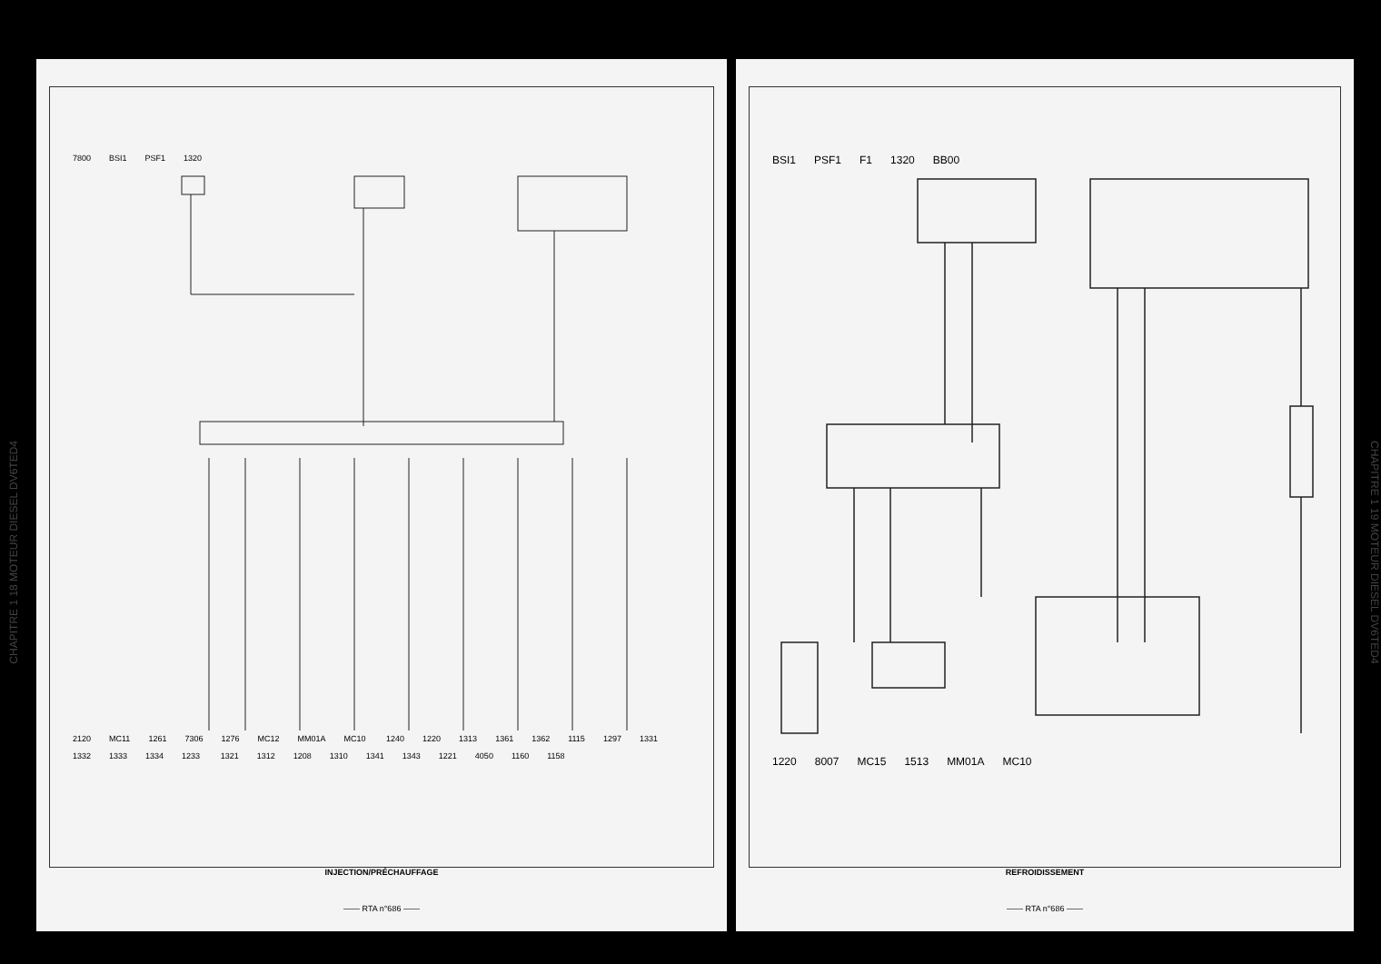CHAPITRE 1 18 MOTEUR DIESEL DV6TED4
7800 BSI1 PSF1 1320
2120 MC11 1261 7306 1276 MC12 MM01A MC10 1240 1220 1313 1361 1362 1115 1297 1331 1332 1333 1334 1233 1321 1312 1208 1310 1341 1343 1221 4050 1160 1158
INJECTION/PRÉCHAUFFAGE
—— RTA n°686 ——
CHAPITRE 1 19 MOTEUR DIESEL DV6TED4
BSI1 PSF1 F1 1320 BB00
1220 8007 MC15 1513 MM01A MC10
REFROIDISSEMENT
—— RTA n°686 ——